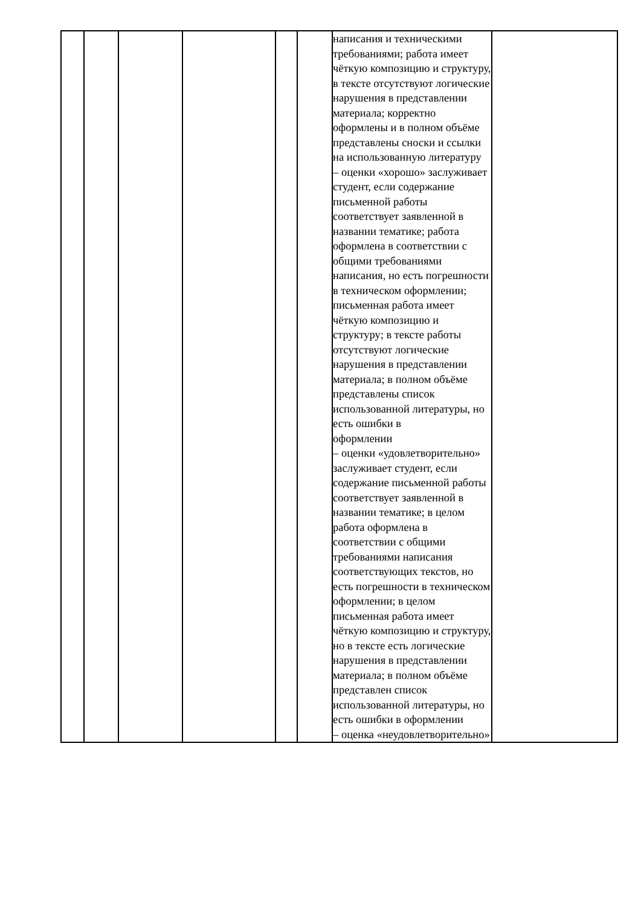| | | | | | | написания и техническими требованиями; работа имеет чёткую композицию и структуру, в тексте отсутствуют логические нарушения в представлении материала; корректно оформлены и в полном объёме представлены сноски и ссылки на использованную литературу – оценки «хорошо» заслуживает студент, если содержание письменной работы соответствует заявленной в названии тематике; работа оформлена в соответствии с общими требованиями написания, но есть погрешности в техническом оформлении; письменная работа имеет чёткую композицию и структуру; в тексте работы отсутствуют логические нарушения в представлении материала; в полном объёме представлены список использованной литературы, но есть ошибки в оформлении – оценки «удовлетворительно» заслуживает студент, если содержание письменной работы соответствует заявленной в названии тематике; в целом работа оформлена в соответствии с общими требованиями написания соответствующих текстов, но есть погрешности в техническом оформлении; в целом письменная работа имеет чёткую композицию и структуру, но в тексте есть логические нарушения в представлении материала; в полном объёме представлен список использованной литературы, но есть ошибки в оформлении – оценка «неудовлетворительно» | |